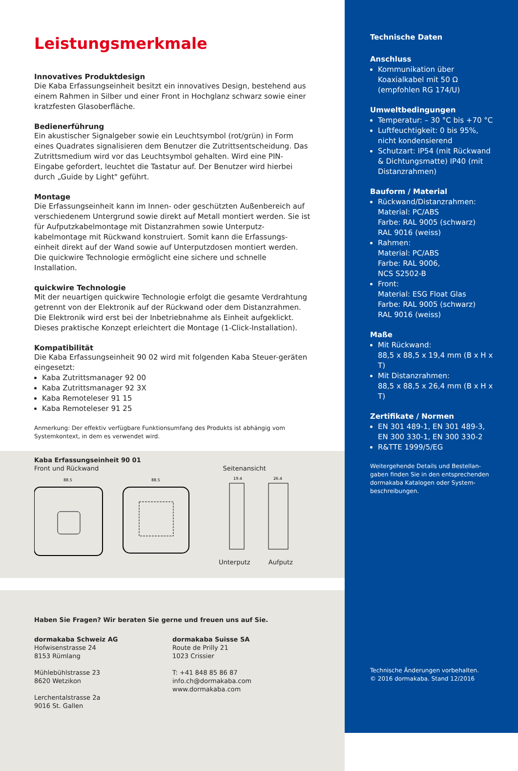Leistungsmerkmale
Innovatives Produktdesign
Die Kaba Erfassungseinheit besitzt ein innovatives Design, bestehend aus einem Rahmen in Silber und einer Front in Hochglanz schwarz sowie einer kratzfesten Glasoberfläche.
Bedienerführung
Ein akustischer Signalgeber sowie ein Leuchtsymbol (rot/grün) in Form eines Quadrates signalisieren dem Benutzer die Zutrittsentscheidung. Das Zutrittsmedium wird vor das Leuchtsymbol gehalten. Wird eine PIN-Eingabe gefordert, leuchtet die Tastatur auf. Der Benutzer wird hierbei durch „Guide by Light" geführt.
Montage
Die Erfassungseinheit kann im Innen- oder geschützten Außenbereich auf verschiedenem Untergrund sowie direkt auf Metall montiert werden. Sie ist für Aufputzkabelmontage mit Distanzrahmen sowie Unterputz-kabelmontage mit Rückwand konstruiert. Somit kann die Erfassungs-einheit direkt auf der Wand sowie auf Unterputzdosen montiert werden. Die quickwire Technologie ermöglicht eine sichere und schnelle Installation.
quickwire Technologie
Mit der neuartigen quickwire Technologie erfolgt die gesamte Verdrahtung getrennt von der Elektronik auf der Rückwand oder dem Distanzrahmen. Die Elektronik wird erst bei der Inbetriebnahme als Einheit aufgeklickt. Dieses praktische Konzept erleichtert die Montage (1-Click-Installation).
Kompatibilität
Die Kaba Erfassungseinheit 90 02 wird mit folgenden Kaba Steuer-geräten eingesetzt:
Kaba Zutrittsmanager 92 00
Kaba Zutrittsmanager 92 3X
Kaba Remoteleser 91 15
Kaba Remoteleser 91 25
Anmerkung: Der effektiv verfügbare Funktionsumfang des Produkts ist abhängig vom Systemkontext, in dem es verwendet wird.
Kaba Erfassungseinheit 90 01
Front und Rückwand Seitenansicht
88.5
88.5
19.4
26.4
Unterputz Aufputz
Haben Sie Fragen? Wir beraten Sie gerne und freuen uns auf Sie.
dormakaba Schweiz AG
Hofwisenstrasse 24
8153 Rümlang
Mühlebühlstrasse 23
8620 Wetzikon
Lerchentalstrasse 2a
9016 St. Gallen
dormakaba Suisse SA
Route de Prilly 21
1023 Crissier
T: +41 848 85 86 87
info.ch@dormakaba.com
www.dormakaba.com
Technische Daten
Anschluss
Kommunikation über Koaxialkabel mit 50 Ω (empfohlen RG 174/U)
Umweltbedingungen
Temperatur: – 30 °C bis +70 °C
Luftfeuchtigkeit: 0 bis 95%, nicht kondensierend
Schutzart: IP54 (mit Rückwand & Dichtungsmatte) IP40 (mit Distanzrahmen)
Bauform / Material
Rückwand/Distanzrahmen:
Material: PC/ABS
Farbe: RAL 9005 (schwarz)
RAL 9016 (weiss)
Rahmen:
Material: PC/ABS
Farbe: RAL 9006,
NCS S2502-B
Front:
Material: ESG Float Glas
Farbe: RAL 9005 (schwarz)
RAL 9016 (weiss)
Maße
Mit Rückwand:
88,5 x 88,5 x 19,4 mm (B x H x T)
Mit Distanzrahmen:
88,5 x 88,5 x 26,4 mm (B x H x T)
Zertifikate / Normen
EN 301 489-1, EN 301 489-3, EN 300 330-1, EN 300 330-2
R&TTE 1999/5/EG
Weitergehende Details und Bestellan-gaben finden Sie in den entsprechenden dormakaba Katalogen oder System-beschreibungen.
Technische Änderungen vorbehalten.
© 2016 dormakaba. Stand 12/2016